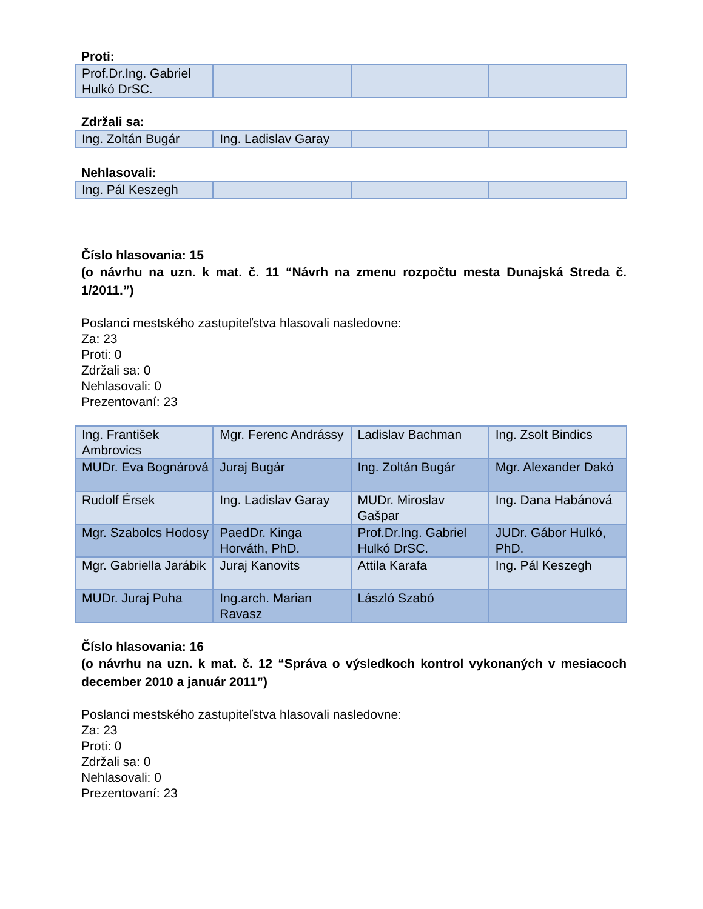Proti:
| Prof.Dr.Ing. Gabriel Hulkó DrSC. | | | |
Zdržali sa:
| Ing. Zoltán Bugár | Ing. Ladislav Garay | | |
Nehlasovali:
| Ing. Pál Keszegh | | | |
Číslo hlasovania: 15
(o návrhu na uzn. k mat. č. 11 “Návrh na zmenu rozpočtu mesta Dunajská Streda č. 1/2011.”)
Poslanci mestského zastupiteľstva hlasovali nasledovne:
Za: 23
Proti: 0
Zdržali sa: 0
Nehlasovali: 0
Prezentovaní: 23
| Ing. František Ambrovics | Mgr. Ferenc Andrássy | Ladislav Bachman | Ing. Zsolt Bindics |
| MUDr. Eva Bognárová | Juraj Bugár | Ing. Zoltán Bugár | Mgr. Alexander Dakó |
| Rudolf Érsek | Ing. Ladislav Garay | MUDr. Miroslav Gašpar | Ing. Dana Habánová |
| Mgr. Szabolcs Hodosy | PaedDr. Kinga Horváth, PhD. | Prof.Dr.Ing. Gabriel Hulkó DrSC. | JUDr. Gábor Hulkó, PhD. |
| Mgr. Gabriella Jarábik | Juraj Kanovits | Attila Karafa | Ing. Pál Keszegh |
| MUDr. Juraj Puha | Ing.arch. Marian Ravasz | László Szabó | |
Číslo hlasovania: 16
(o návrhu na uzn. k mat. č. 12 “Správa o výsledkoch kontrol vykonaných v mesiacoch december 2010 a január 2011”)
Poslanci mestského zastupiteľstva hlasovali nasledovne:
Za: 23
Proti: 0
Zdržali sa: 0
Nehlasovali: 0
Prezentovaní: 23